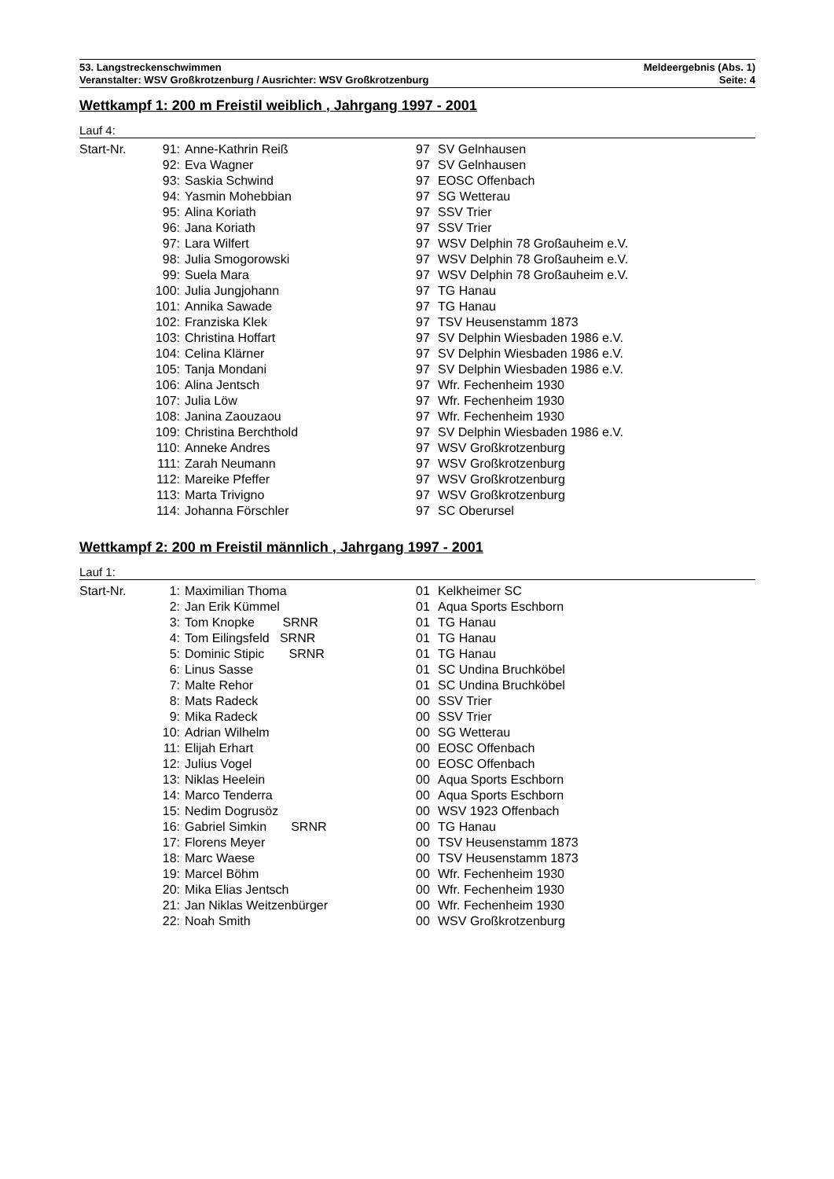53. Langstreckenschwimmen Meldeergebnis (Abs. 1)
Veranstalter: WSV Großkrotzenburg / Ausrichter: WSV Großkrotzenburg Seite: 4
Wettkampf 1: 200 m Freistil weiblich , Jahrgang 1997 - 2001
Lauf 4:
| Start-Nr. | 91: | Anne-Kathrin Reiß | 97 | SV Gelnhausen |
| | 92: | Eva Wagner | 97 | SV Gelnhausen |
| | 93: | Saskia Schwind | 97 | EOSC Offenbach |
| | 94: | Yasmin Mohebbian | 97 | SG Wetterau |
| | 95: | Alina Koriath | 97 | SSV Trier |
| | 96: | Jana Koriath | 97 | SSV Trier |
| | 97: | Lara Wilfert | 97 | WSV Delphin 78 Großauheim e.V. |
| | 98: | Julia Smogorowski | 97 | WSV Delphin 78 Großauheim e.V. |
| | 99: | Suela Mara | 97 | WSV Delphin 78 Großauheim e.V. |
| | 100: | Julia Jungjohann | 97 | TG Hanau |
| | 101: | Annika Sawade | 97 | TG Hanau |
| | 102: | Franziska Klek | 97 | TSV Heusenstamm 1873 |
| | 103: | Christina Hoffart | 97 | SV Delphin Wiesbaden 1986 e.V. |
| | 104: | Celina Klärner | 97 | SV Delphin Wiesbaden 1986 e.V. |
| | 105: | Tanja Mondani | 97 | SV Delphin Wiesbaden 1986 e.V. |
| | 106: | Alina Jentsch | 97 | Wfr. Fechenheim 1930 |
| | 107: | Julia Löw | 97 | Wfr. Fechenheim 1930 |
| | 108: | Janina Zaouzaou | 97 | Wfr. Fechenheim 1930 |
| | 109: | Christina Berchthold | 97 | SV Delphin Wiesbaden 1986 e.V. |
| | 110: | Anneke Andres | 97 | WSV Großkrotzenburg |
| | 111: | Zarah Neumann | 97 | WSV Großkrotzenburg |
| | 112: | Mareike Pfeffer | 97 | WSV Großkrotzenburg |
| | 113: | Marta Trivigno | 97 | WSV Großkrotzenburg |
| | 114: | Johanna Förschler | 97 | SC Oberursel |
Wettkampf 2: 200 m Freistil männlich , Jahrgang 1997 - 2001
Lauf 1:
| Start-Nr. | 1: | Maximilian Thoma | 01 | Kelkheimer SC |
| | 2: | Jan Erik Kümmel | 01 | Aqua Sports Eschborn |
| | 3: | Tom Knopke SRNR | 01 | TG Hanau |
| | 4: | Tom Eilingsfeld SRNR | 01 | TG Hanau |
| | 5: | Dominic Stipic SRNR | 01 | TG Hanau |
| | 6: | Linus Sasse | 01 | SC Undina Bruchköbel |
| | 7: | Malte Rehor | 01 | SC Undina Bruchköbel |
| | 8: | Mats Radeck | 00 | SSV Trier |
| | 9: | Mika Radeck | 00 | SSV Trier |
| | 10: | Adrian Wilhelm | 00 | SG Wetterau |
| | 11: | Elijah Erhart | 00 | EOSC Offenbach |
| | 12: | Julius Vogel | 00 | EOSC Offenbach |
| | 13: | Niklas Heelein | 00 | Aqua Sports Eschborn |
| | 14: | Marco Tenderra | 00 | Aqua Sports Eschborn |
| | 15: | Nedim Dogrusöz | 00 | WSV 1923 Offenbach |
| | 16: | Gabriel Simkin SRNR | 00 | TG Hanau |
| | 17: | Florens Meyer | 00 | TSV Heusenstamm 1873 |
| | 18: | Marc Waese | 00 | TSV Heusenstamm 1873 |
| | 19: | Marcel Böhm | 00 | Wfr. Fechenheim 1930 |
| | 20: | Mika Elias Jentsch | 00 | Wfr. Fechenheim 1930 |
| | 21: | Jan Niklas Weitzenbürger | 00 | Wfr. Fechenheim 1930 |
| | 22: | Noah Smith | 00 | WSV Großkrotzenburg |